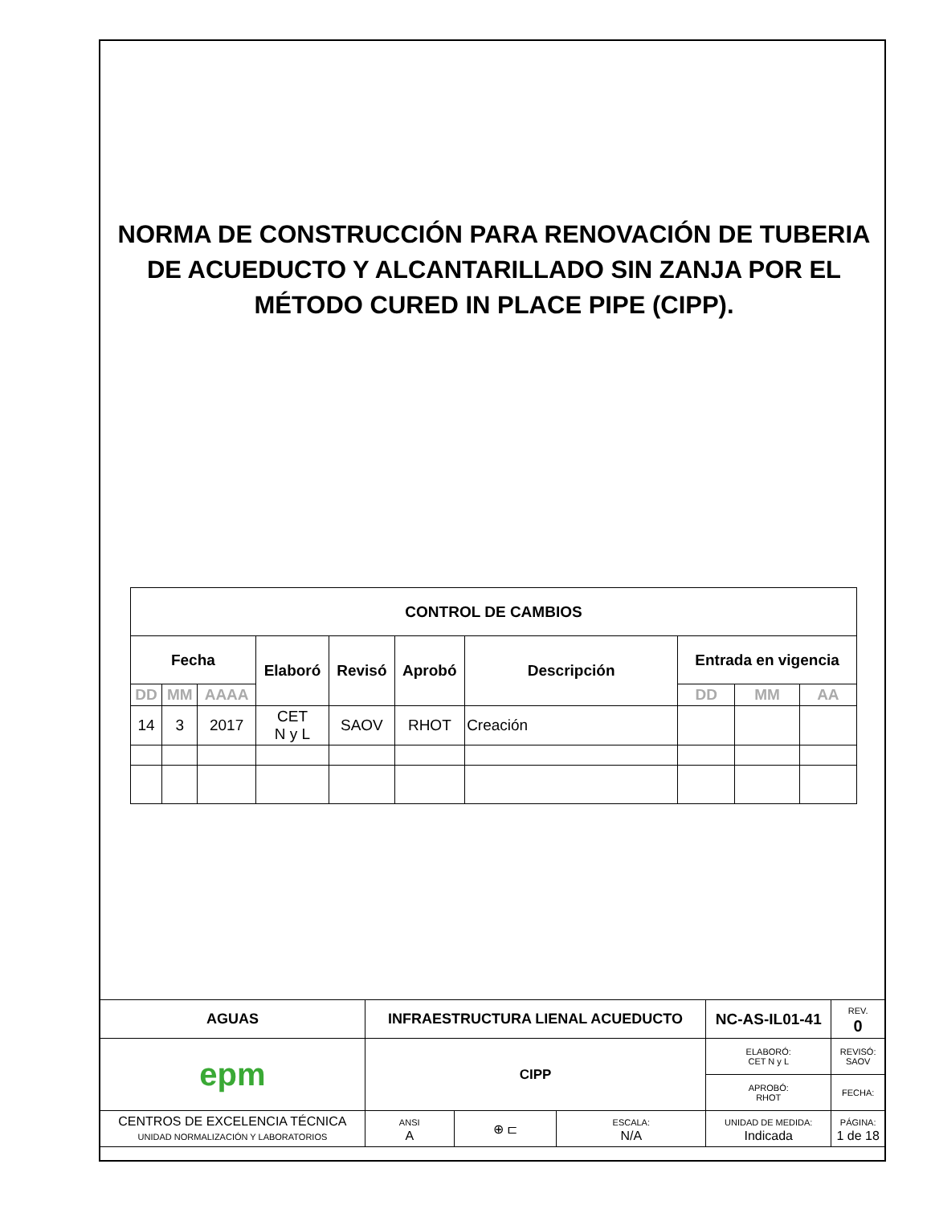NORMA DE CONSTRUCCIÓN PARA RENOVACIÓN DE TUBERIA DE ACUEDUCTO Y ALCANTARILLADO SIN ZANJA POR EL MÉTODO CURED IN PLACE PIPE (CIPP).
| CONTROL DE CAMBIOS | | | | | | | | | |
| --- | --- | --- | --- | --- | --- | --- | --- | --- | --- |
| Fecha | | | Elaboró | Revisó | Aprobó | Descripción | Entrada en vigencia | | |
| DD | MM | AAAA | | | | | DD | MM | AA |
| 14 | 3 | 2017 | CET N y L | SAOV | RHOT | Creación | | | |
| AGUAS | INFRAESTRUCTURA LIENAL ACUEDUCTO | | | | NC-AS-IL01-41 | | REV. 0 |
| epm | CIPP | | | | ELABORÓ: CET N y L | | REVISÓ: SAOV |
| | | | | | APROBÓ: RHOT | | FECHA: |
| CENTROS DE EXCELENCIA TÉCNICA UNIDAD NORMALIZACIÓN Y LABORATORIOS | | ANSI A | ⊕ ⊏ | ESCALA: N/A | UNIDAD DE MEDIDA: Indicada | PÁGINA: 1 de 18 | |